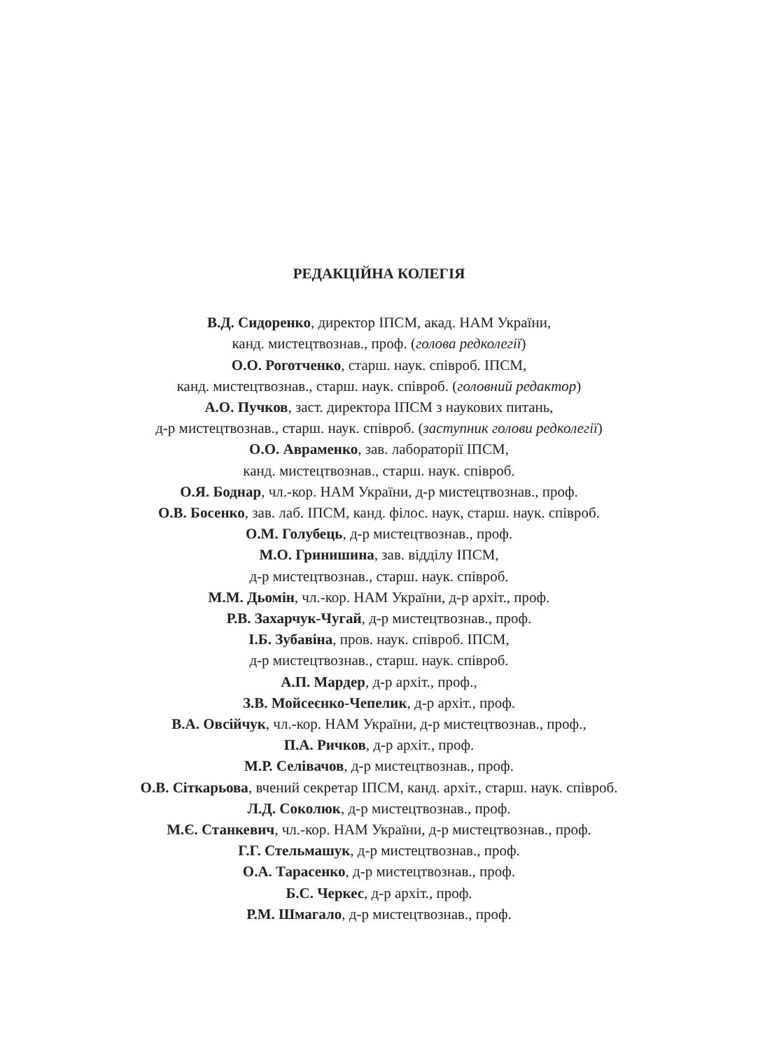РЕДАКЦІЙНА КОЛЕГІЯ
В.Д. Сидоренко, директор ІПСМ, акад. НАМ України,
канд. мистецтвознав., проф. (голова редколегії)
О.О. Роготченко, старш. наук. співроб. ІПСМ,
канд. мистецтвознав., старш. наук. співроб. (головний редактор)
А.О. Пучков, заст. директора ІПСМ з наукових питань,
д-р мистецтвознав., старш. наук. співроб. (заступник голови редколегії)
О.О. Авраменко, зав. лабораторії ІПСМ,
канд. мистецтвознав., старш. наук. співроб.
О.Я. Боднар, чл.-кор. НАМ України, д-р мистецтвознав., проф.
О.В. Босенко, зав. лаб. ІПСМ, канд. філос. наук, старш. наук. співроб.
О.М. Голубець, д-р мистецтвознав., проф.
М.О. Гринишина, зав. відділу ІПСМ,
д-р мистецтвознав., старш. наук. співроб.
М.М. Дьомін, чл.-кор. НАМ України, д-р архіт., проф.
Р.В. Захарчук-Чугай, д-р мистецтвознав., проф.
І.Б. Зубавіна, пров. наук. співроб. ІПСМ,
д-р мистецтвознав., старш. наук. співроб.
А.П. Мардер, д-р архіт., проф.,
З.В. Мойсеєнко-Чепелик, д-р архіт., проф.
В.А. Овсійчук, чл.-кор. НАМ України, д-р мистецтвознав., проф.,
П.А. Ричков, д-р архіт., проф.
М.Р. Селівачов, д-р мистецтвознав., проф.
О.В. Сіткарьова, вчений секретар ІПСМ, канд. архіт., старш. наук. співроб.
Л.Д. Соколюк, д-р мистецтвознав., проф.
М.Є. Станкевич, чл.-кор. НАМ України, д-р мистецтвознав., проф.
Г.Г. Стельмашук, д-р мистецтвознав., проф.
О.А. Тарасенко, д-р мистецтвознав., проф.
Б.С. Черкес, д-р архіт., проф.
Р.М. Шмагало, д-р мистецтвознав., проф.